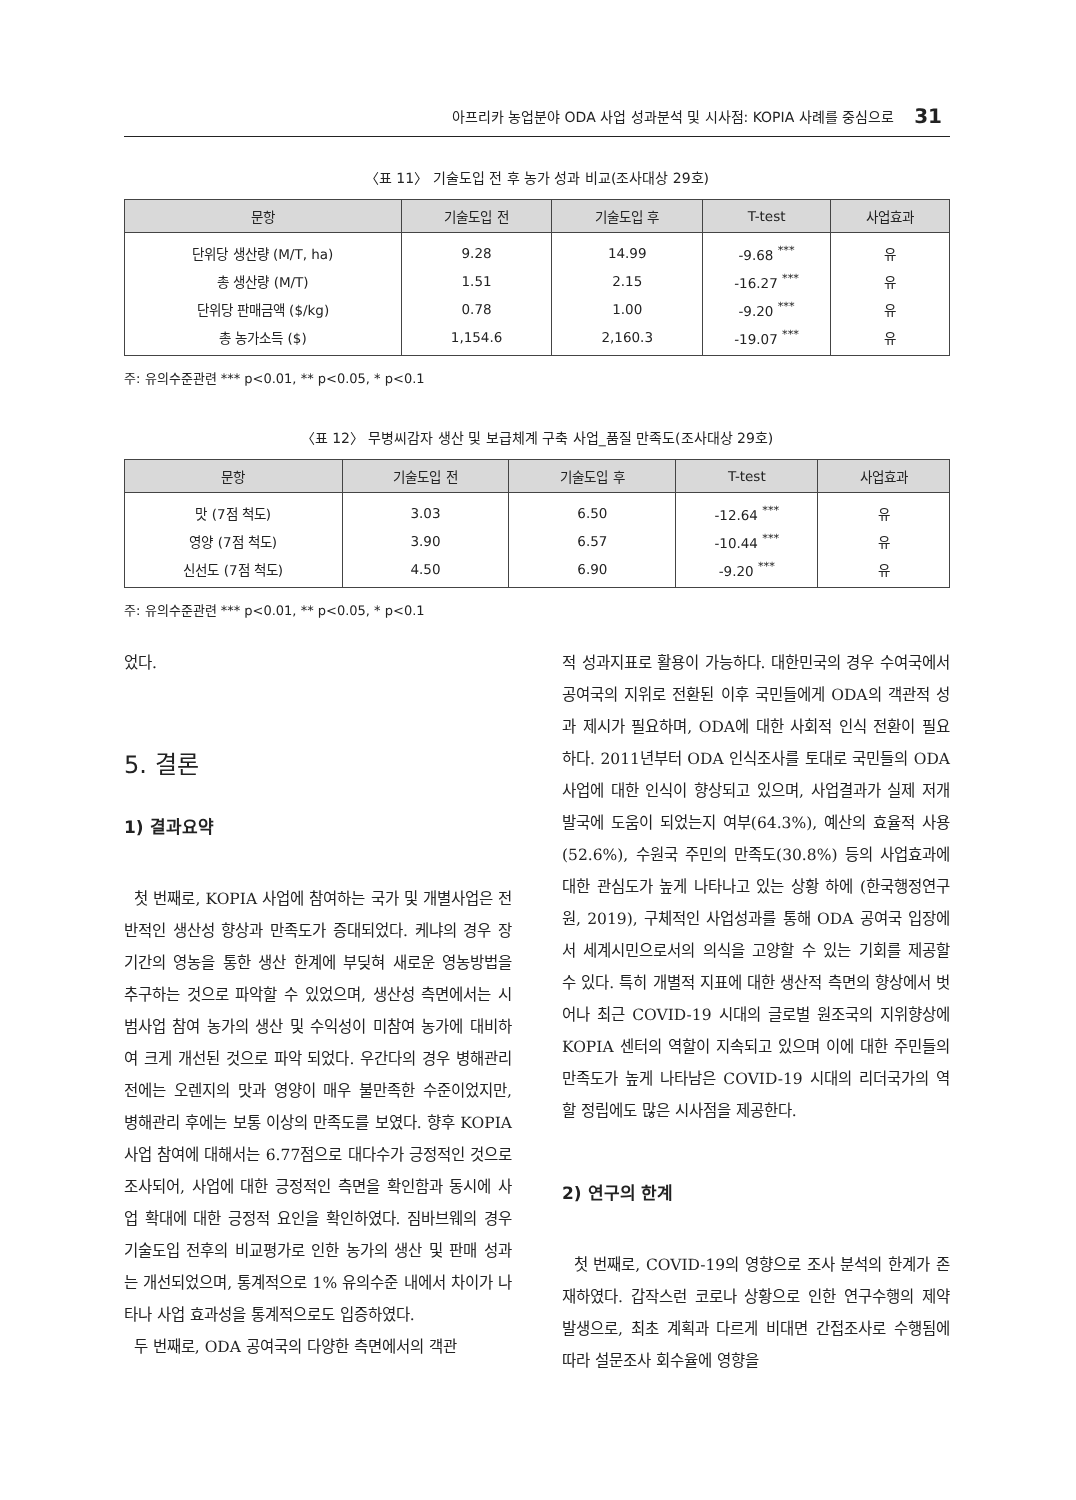아프리카 농업분야 ODA 사업 성과분석 및 시사점: KOPIA 사례를 중심으로 31
〈표 11〉 기술도입 전 후 농가 성과 비교(조사대상 29호)
| 문항 | 기술도입 전 | 기술도입 후 | T-test | 사업효과 |
| --- | --- | --- | --- | --- |
| 단위당 생산량 (M/T, ha) | 9.28 | 14.99 | -9.68 <sup>***</sup> | 유 |
| 총 생산량 (M/T) | 1.51 | 2.15 | -16.27 <sup>***</sup> | 유 |
| 단위당 판매금액 ($/kg) | 0.78 | 1.00 | -9.20 <sup>***</sup> | 유 |
| 총 농가소득 ($) | 1,154.6 | 2,160.3 | -19.07 <sup>***</sup> | 유 |
주: 유의수준관련 *** p<0.01, ** p<0.05, * p<0.1
〈표 12〉 무병씨감자 생산 및 보급체계 구축 사업_품질 만족도(조사대상 29호)
| 문항 | 기술도입 전 | 기술도입 후 | T-test | 사업효과 |
| --- | --- | --- | --- | --- |
| 맛 (7점 척도) | 3.03 | 6.50 | -12.64 <sup>***</sup> | 유 |
| 영양 (7점 척도) | 3.90 | 6.57 | -10.44 <sup>***</sup> | 유 |
| 신선도 (7점 척도) | 4.50 | 6.90 | -9.20 <sup>***</sup> | 유 |
주: 유의수준관련 *** p<0.01, ** p<0.05, * p<0.1
었다.
5. 결론
1) 결과요약
첫 번째로, KOPIA 사업에 참여하는 국가 및 개별사업은 전반적인 생산성 향상과 만족도가 증대되었다. 케냐의 경우 장기간의 영농을 통한 생산 한계에 부딪혀 새로운 영농방법을 추구하는 것으로 파악할 수 있었으며, 생산성 측면에서는 시범사업 참여 농가의 생산 및 수익성이 미참여 농가에 대비하여 크게 개선된 것으로 파악 되었다. 우간다의 경우 병해관리 전에는 오렌지의 맛과 영양이 매우 불만족한 수준이었지만, 병해관리 후에는 보통 이상의 만족도를 보였다. 향후 KOPIA 사업 참여에 대해서는 6.77점으로 대다수가 긍정적인 것으로 조사되어, 사업에 대한 긍정적인 측면을 확인함과 동시에 사업 확대에 대한 긍정적 요인을 확인하였다. 짐바브웨의 경우 기술도입 전후의 비교평가로 인한 농가의 생산 및 판매 성과는 개선되었으며, 통계적으로 1% 유의수준 내에서 차이가 나타나 사업 효과성을 통계적으로도 입증하였다.
두 번째로, ODA 공여국의 다양한 측면에서의 객관
적 성과지표로 활용이 가능하다. 대한민국의 경우 수여국에서 공여국의 지위로 전환된 이후 국민들에게 ODA의 객관적 성과 제시가 필요하며, ODA에 대한 사회적 인식 전환이 필요하다. 2011년부터 ODA 인식조사를 토대로 국민들의 ODA 사업에 대한 인식이 향상되고 있으며, 사업결과가 실제 저개발국에 도움이 되었는지 여부(64.3%), 예산의 효율적 사용(52.6%), 수원국 주민의 만족도(30.8%) 등의 사업효과에 대한 관심도가 높게 나타나고 있는 상황 하에 (한국행정연구원, 2019), 구체적인 사업성과를 통해 ODA 공여국 입장에서 세계시민으로서의 의식을 고양할 수 있는 기회를 제공할 수 있다. 특히 개별적 지표에 대한 생산적 측면의 향상에서 벗어나 최근 COVID-19 시대의 글로벌 원조국의 지위향상에 KOPIA 센터의 역할이 지속되고 있으며 이에 대한 주민들의 만족도가 높게 나타남은 COVID-19 시대의 리더국가의 역할 정립에도 많은 시사점을 제공한다.
2) 연구의 한계
첫 번째로, COVID-19의 영향으로 조사 분석의 한계가 존재하였다. 갑작스런 코로나 상황으로 인한 연구수행의 제약 발생으로, 최초 계획과 다르게 비대면 간접조사로 수행됨에 따라 설문조사 회수율에 영향을